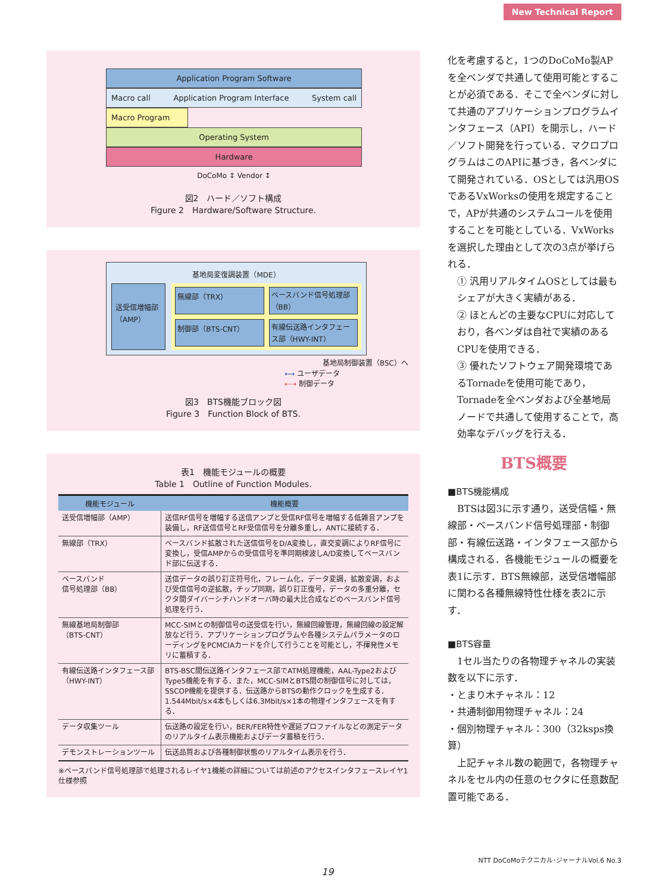New Technical Report
Application Program Software
Macro call Application Program Interface System call
Macro Program
Operating System
Hardware
DoCoMo ↕ Vendor ↕
図2　ハード／ソフト構成
Figure 2　Hardware/Software Structure.
基地局変復調装置（MDE）
送受信増幅部（AMP）
無線部（TRX）
ベースバンド信号処理部（BB）
制御部（BTS-CNT）
有線伝送路インタフェース部（HWY-INT）
基地局制御装置（BSC）へ
⟷ ユーザデータ
⇠⇢ 制御データ
図3　BTS機能ブロック図
Figure 3　Function Block of BTS.
表1　機能モジュールの概要
Table 1　Outline of Function Modules.
| 機能モジュール | 機能概要 |
| --- | --- |
| 送受信増幅部（AMP） | 送信RF信号を増幅する送信アンプと受信RF信号を増幅する低雑音アンプを装備し，RF送信信号とRF受信信号を分離多重し，ANTに接続する． |
| 無線部（TRX） | ベースバンド拡散された送信信号をD/A変換し，直交変調によりRF信号に変換し，受信AMPからの受信信号を準同期検波しA/D変換してベースバンド部に伝送する． |
| ベースバンド 信号処理部（BB） | 送信データの誤り訂正符号化，フレーム化，データ変調，拡散変調，および受信信号の逆拡散，チップ同期，誤り訂正復号，データの多重分離，セクタ間ダイバーシチハンドオーバ時の最大比合成などのベースバンド信号処理を行う． |
| 無線基地局制御部 （BTS-CNT） | MCC-SIMとの制御信号の送受信を行い，無線回線管理，無線回線の設定解放など行う．アプリケーションプログラムや各種システムパラメータのローディングをPCMCIAカードを介して行うことを可能とし，不揮発性メモリに蓄積する． |
| 有線伝送路インタフェース部（HWY-INT） | BTS-BSC間伝送路インタフェース部でATM処理機能，AAL-Type2およびType5機能を有する．また，MCC-SIMとBTS間の制御信号に対しては，SSCOP機能を提供する．伝送路からBTSの動作クロックを生成する．1.544Mbit/s×4本もしくは6.3Mbit/s×1本の物理インタフェースを有する． |
| データ収集ツール | 伝送路の設定を行い，BER/FER特性や遅延プロファイルなどの測定データのリアルタイム表示機能およびデータ蓄積を行う． |
| デモンストレーションツール | 伝送品質および各種制御状態のリアルタイム表示を行う． |
※ベースバンド信号処理部で処理されるレイヤ1機能の詳細については前述のアクセスインタフェースレイヤ1仕様参照
化を考慮すると，1つのDoCoMo製APを全ベンダで共通して使用可能とすることが必須である．そこで全ベンダに対して共通のアプリケーションプログラムインタフェース（API）を開示し，ハード／ソフト開発を行っている．マクロプログラムはこのAPIに基づき，各ベンダにて開発されている．OSとしては汎用OSであるVxWorksの使用を規定することで，APが共通のシステムコールを使用することを可能としている．VxWorksを選択した理由として次の3点が挙げられる．
① 汎用リアルタイムOSとしては最もシェアが大きく実績がある．
② ほとんどの主要なCPUに対応しており，各ベンダは自社で実績のあるCPUを使用できる．
③ 優れたソフトウェア開発環境であるTornadeを使用可能であり，Tornadeを全ベンダおよび全基地局ノードで共通して使用することで，高効率なデバッグを行える．
BTS概要
■BTS機能構成
　BTSは図3に示す通り，送受信幅・無線部・ベースバンド信号処理部・制御部・有線伝送路・インタフェース部から構成される．各機能モジュールの概要を表1に示す．BTS無線部，送受信増幅部に関わる各種無線特性仕様を表2に示す．
■BTS容量
　1セル当たりの各物理チャネルの実装数を以下に示す．
・とまり木チャネル：12
・共通制御用物理チャネル：24
・個別物理チャネル：300（32ksps換算）
　上記チャネル数の範囲で，各物理チャネルをセル内の任意のセクタに任意数配置可能である．
NTT DoCoMoテクニカル･ジャーナルVol.6 No.3
19